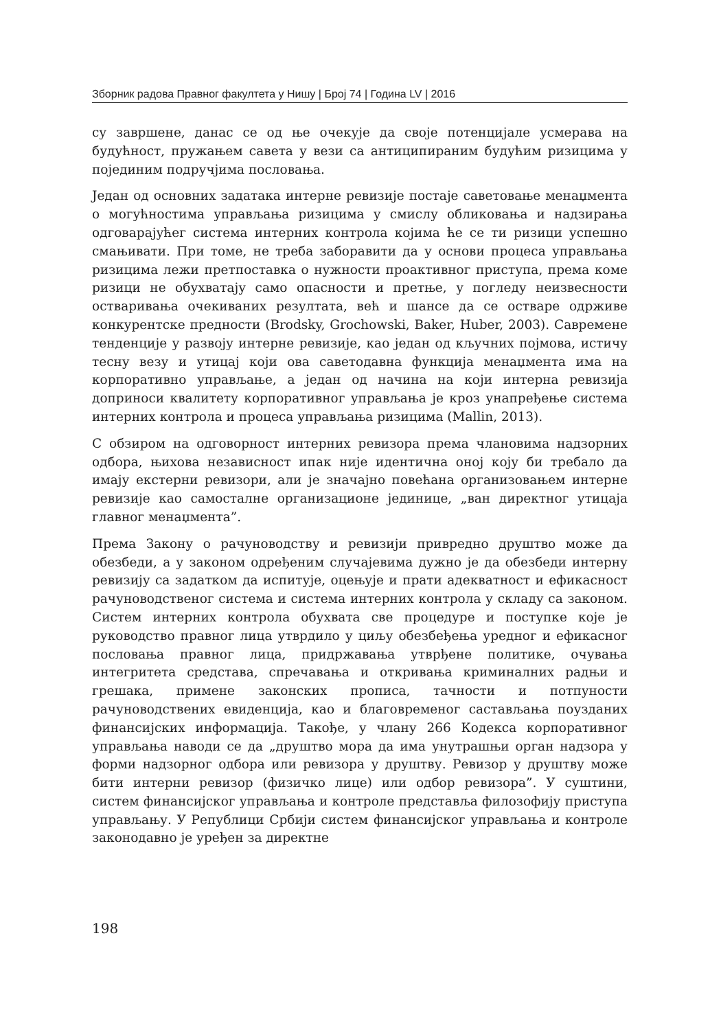Зборник радова Правног факултета у Нишу | Број 74 | Година LV | 2016
су завршене, данас се од ње очекује да своје потенцијале усмерава на будућност, пружањем савета у вези са антиципираним будућим ризицима у појединим подручјима пословања.
Један од основних задатака интерне ревизије постаје саветовање менаџмента о могућностима управљања ризицима у смислу обликовања и надзирања одговарајућег система интерних контрола којима ће се ти ризици успешно смањивати. При томе, не треба заборавити да у основи процеса управљања ризицима лежи претпоставка о нужности проактивног приступа, према коме ризици не обухватају само опасности и претње, у погледу неизвесности остваривања очекиваних резултата, већ и шансе да се остваре одрживе конкурентске предности (Brodsky, Grochowski, Baker, Huber, 2003). Савремене тенденције у развоју интерне ревизије, као један од кључних појмова, истичу тесну везу и утицај који ова саветодавна функција менаџмента има на корпоративно управљање, а један од начина на који интерна ревизија доприноси квалитету корпоративног управљања је кроз унапређење система интерних контрола и процеса управљања ризицима (Mallin, 2013).
С обзиром на одговорност интерних ревизора према члановима надзорних одбора, њихова независност ипак није идентична оној коју би требало да имају екстерни ревизори, али је значајно повећана организовањем интерне ревизије као самосталне организационе јединице, „ван директног утицаја главног менаџмента”.
Према Закону о рачуноводству и ревизији привредно друштво може да обезбеди, а у законом одређеним случајевима дужно је да обезбеди интерну ревизију са задатком да испитује, оцењује и прати адекватност и ефикасност рачуноводственог система и система интерних контрола у складу са законом. Систем интерних контрола обухвата све процедуре и поступке које је руководство правног лица утврдило у циљу обезбеђења уредног и ефикасног пословања правног лица, придржавања утврђене политике, очувања интегритета средстава, спречавања и откривања криминалних радњи и грешака, примене законских прописа, тачности и потпуности рачуноводствених евиденција, као и благовременог састављања поузданих финансијских информација. Такође, у члану 266 Кодекса корпоративног управљања наводи се да „друштво мора да има унутрашњи орган надзора у форми надзорног одбора или ревизора у друштву. Ревизор у друштву може бити интерни ревизор (физичко лице) или одбор ревизора”. У суштини, систем финансијског управљања и контроле представља филозофију приступа управљању. У Републици Србији систем финансијског управљања и контроле законодавно је уређен за директне
198